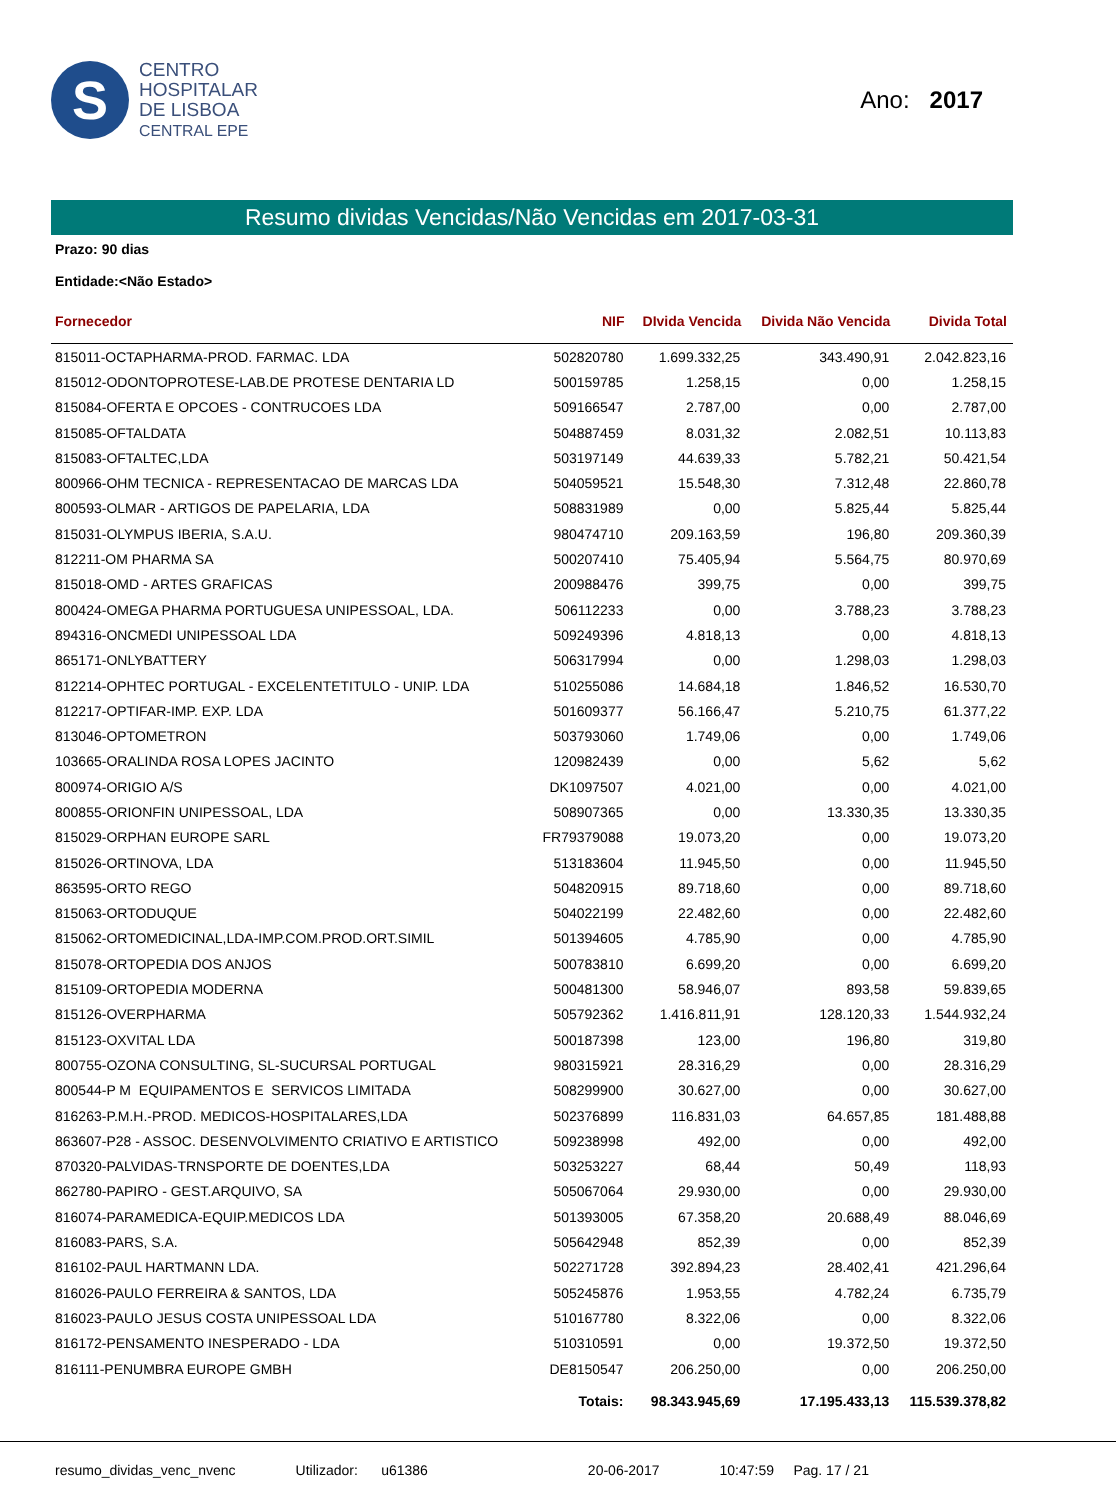S
CENTRO
HOSPITALAR
DE LISBOA
CENTRAL EPE
Ano: 2017
Resumo dividas Vencidas/Não Vencidas em 2017-03-31
Prazo: 90 dias
Entidade:<Não Estado>
| Fornecedor | NIF | DIvida Vencida | Divida Não Vencida | Divida Total |
| --- | --- | --- | --- | --- |
| 815011-OCTAPHARMA-PROD. FARMAC. LDA | 502820780 | 1.699.332,25 | 343.490,91 | 2.042.823,16 |
| 815012-ODONTOPROTESE-LAB.DE PROTESE DENTARIA LD | 500159785 | 1.258,15 | 0,00 | 1.258,15 |
| 815084-OFERTA E OPCOES - CONTRUCOES LDA | 509166547 | 2.787,00 | 0,00 | 2.787,00 |
| 815085-OFTALDATA | 504887459 | 8.031,32 | 2.082,51 | 10.113,83 |
| 815083-OFTALTEC,LDA | 503197149 | 44.639,33 | 5.782,21 | 50.421,54 |
| 800966-OHM TECNICA - REPRESENTACAO DE MARCAS LDA | 504059521 | 15.548,30 | 7.312,48 | 22.860,78 |
| 800593-OLMAR - ARTIGOS DE PAPELARIA, LDA | 508831989 | 0,00 | 5.825,44 | 5.825,44 |
| 815031-OLYMPUS IBERIA, S.A.U. | 980474710 | 209.163,59 | 196,80 | 209.360,39 |
| 812211-OM PHARMA SA | 500207410 | 75.405,94 | 5.564,75 | 80.970,69 |
| 815018-OMD - ARTES GRAFICAS | 200988476 | 399,75 | 0,00 | 399,75 |
| 800424-OMEGA PHARMA PORTUGUESA UNIPESSOAL, LDA. | 506112233 | 0,00 | 3.788,23 | 3.788,23 |
| 894316-ONCMEDI UNIPESSOAL LDA | 509249396 | 4.818,13 | 0,00 | 4.818,13 |
| 865171-ONLYBATTERY | 506317994 | 0,00 | 1.298,03 | 1.298,03 |
| 812214-OPHTEC PORTUGAL - EXCELENTETITULO - UNIP. LDA | 510255086 | 14.684,18 | 1.846,52 | 16.530,70 |
| 812217-OPTIFAR-IMP. EXP. LDA | 501609377 | 56.166,47 | 5.210,75 | 61.377,22 |
| 813046-OPTOMETRON | 503793060 | 1.749,06 | 0,00 | 1.749,06 |
| 103665-ORALINDA ROSA LOPES JACINTO | 120982439 | 0,00 | 5,62 | 5,62 |
| 800974-ORIGIO A/S | DK1097507 | 4.021,00 | 0,00 | 4.021,00 |
| 800855-ORIONFIN UNIPESSOAL, LDA | 508907365 | 0,00 | 13.330,35 | 13.330,35 |
| 815029-ORPHAN EUROPE SARL | FR79379088 | 19.073,20 | 0,00 | 19.073,20 |
| 815026-ORTINOVA, LDA | 513183604 | 11.945,50 | 0,00 | 11.945,50 |
| 863595-ORTO REGO | 504820915 | 89.718,60 | 0,00 | 89.718,60 |
| 815063-ORTODUQUE | 504022199 | 22.482,60 | 0,00 | 22.482,60 |
| 815062-ORTOMEDICINAL,LDA-IMP.COM.PROD.ORT.SIMIL | 501394605 | 4.785,90 | 0,00 | 4.785,90 |
| 815078-ORTOPEDIA DOS ANJOS | 500783810 | 6.699,20 | 0,00 | 6.699,20 |
| 815109-ORTOPEDIA MODERNA | 500481300 | 58.946,07 | 893,58 | 59.839,65 |
| 815126-OVERPHARMA | 505792362 | 1.416.811,91 | 128.120,33 | 1.544.932,24 |
| 815123-OXVITAL LDA | 500187398 | 123,00 | 196,80 | 319,80 |
| 800755-OZONA CONSULTING, SL-SUCURSAL PORTUGAL | 980315921 | 28.316,29 | 0,00 | 28.316,29 |
| 800544-P M EQUIPAMENTOS E SERVICOS LIMITADA | 508299900 | 30.627,00 | 0,00 | 30.627,00 |
| 816263-P.M.H.-PROD. MEDICOS-HOSPITALARES,LDA | 502376899 | 116.831,03 | 64.657,85 | 181.488,88 |
| 863607-P28 - ASSOC. DESENVOLVIMENTO CRIATIVO E ARTISTICO | 509238998 | 492,00 | 0,00 | 492,00 |
| 870320-PALVIDAS-TRNSPORTE DE DOENTES,LDA | 503253227 | 68,44 | 50,49 | 118,93 |
| 862780-PAPIRO - GEST.ARQUIVO, SA | 505067064 | 29.930,00 | 0,00 | 29.930,00 |
| 816074-PARAMEDICA-EQUIP.MEDICOS LDA | 501393005 | 67.358,20 | 20.688,49 | 88.046,69 |
| 816083-PARS, S.A. | 505642948 | 852,39 | 0,00 | 852,39 |
| 816102-PAUL HARTMANN LDA. | 502271728 | 392.894,23 | 28.402,41 | 421.296,64 |
| 816026-PAULO FERREIRA & SANTOS, LDA | 505245876 | 1.953,55 | 4.782,24 | 6.735,79 |
| 816023-PAULO JESUS COSTA UNIPESSOAL LDA | 510167780 | 8.322,06 | 0,00 | 8.322,06 |
| 816172-PENSAMENTO INESPERADO - LDA | 510310591 | 0,00 | 19.372,50 | 19.372,50 |
| 816111-PENUMBRA EUROPE GMBH | DE8150547 | 206.250,00 | 0,00 | 206.250,00 |
| | Totais: | 98.343.945,69 | 17.195.433,13 | 115.539.378,82 |
resumo_dividas_venc_nvenc Utilizador: u61386 20-06-2017 10:47:59 Pag. 17 / 21